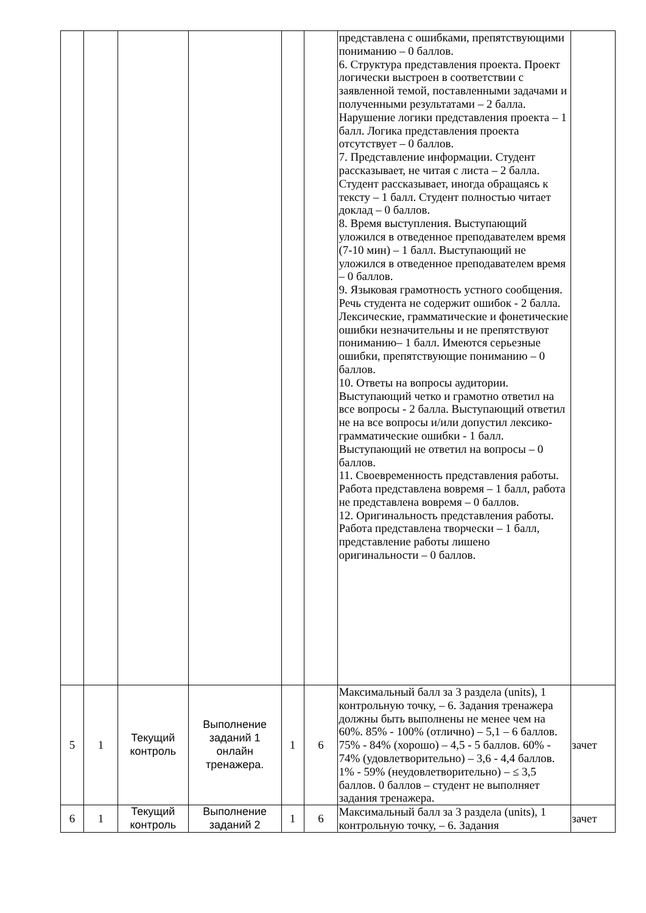| | | | | | | представлена с ошибками, препятствующими пониманию – 0 баллов. 6. Структура представления проекта. Проект логически выстроен в соответствии с заявленной темой, поставленными задачами и полученными результатами – 2 балла. Нарушение логики представления проекта – 1 балл. Логика представления проекта отсутствует – 0 баллов. 7. Представление информации. Студент рассказывает, не читая с листа – 2 балла. Студент рассказывает, иногда обращаясь к тексту – 1 балл. Студент полностью читает доклад – 0 баллов. 8. Время выступления. Выступающий уложился в отведенное преподавателем время (7-10 мин) – 1 балл. Выступающий не уложился в отведенное преподавателем время – 0 баллов. 9. Языковая грамотность устного сообщения. Речь студента не содержит ошибок - 2 балла. Лексические, грамматические и фонетические ошибки незначительны и не препятствуют пониманию– 1 балл. Имеются серьезные ошибки, препятствующие пониманию – 0 баллов. 10. Ответы на вопросы аудитории. Выступающий четко и грамотно ответил на все вопросы - 2 балла. Выступающий ответил не на все вопросы и/или допустил лексико-грамматические ошибки - 1 балл. Выступающий не ответил на вопросы – 0 баллов. 11. Своевременность представления работы. Работа представлена вовремя – 1 балл, работа не представлена вовремя – 0 баллов. 12. Оригинальность представления работы. Работа представлена творчески – 1 балл, представление работы лишено оригинальности – 0 баллов. | |
| 5 | 1 | Текущий контроль | Выполнение заданий 1 онлайн тренажера. | 1 | 6 | Максимальный балл за 3 раздела (units), 1 контрольную точку, – 6. Задания тренажера должны быть выполнены не менее чем на 60%. 85% - 100% (отлично) – 5,1 – 6 баллов. 75% - 84% (хорошо) – 4,5 - 5 баллов. 60% - 74% (удовлетворительно) – 3,6 - 4,4 баллов. 1% - 59% (неудовлетворительно) – ≤ 3,5 баллов. 0 баллов – студент не выполняет задания тренажера. | зачет |
| 6 | 1 | Текущий контроль | Выполнение заданий 2 | 1 | 6 | Максимальный балл за 3 раздела (units), 1 контрольную точку, – 6. Задания | зачет |